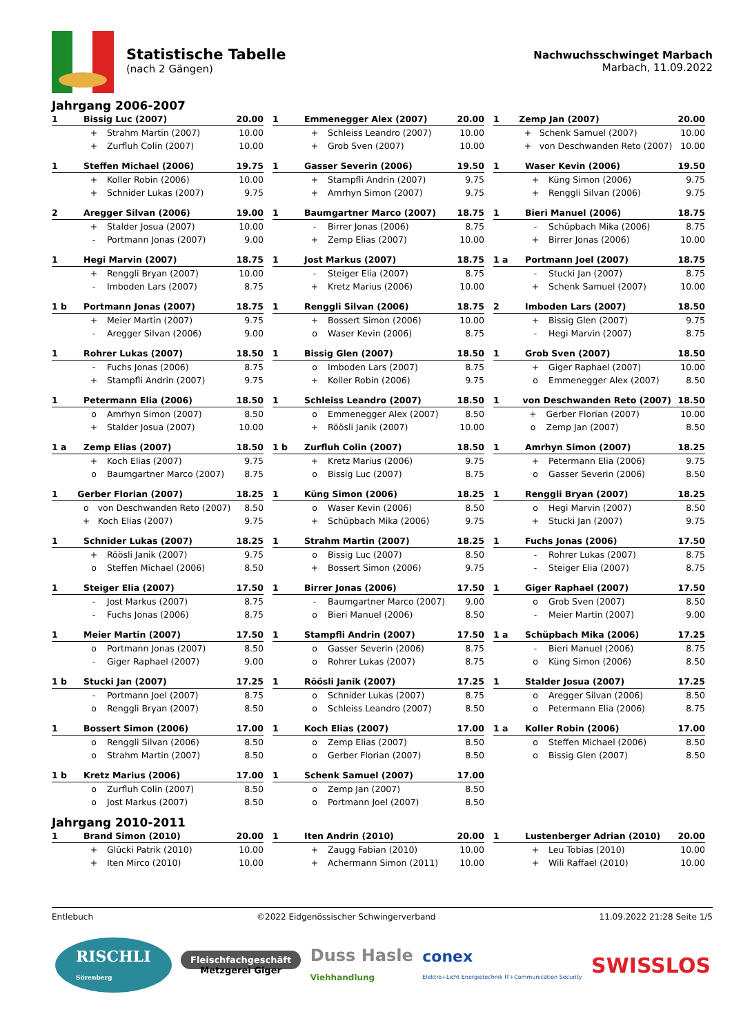Statistische Tabelle
(nach 2 Gängen)
Nachwuchsschwinget Marbach
Marbach, 11.09.2022
Jahrgang 2006-2007
| 1 | Bissig Luc (2007) | | 20.00 |
| | + | Strahm Martin (2007) | 10.00 |
| | + | Zurfluh Colin (2007) | 10.00 |
| 1 | Emmenegger Alex (2007) | | 20.00 |
| | + | Schleiss Leandro (2007) | 10.00 |
| | + | Grob Sven (2007) | 10.00 |
| 1 | Zemp Jan (2007) | | 20.00 |
| | + | Schenk Samuel (2007) | 10.00 |
| | + | von Deschwanden Reto (2007) | 10.00 |
| 1 | Steffen Michael (2006) | | 19.75 |
| | + | Koller Robin (2006) | 10.00 |
| | + | Schnider Lukas (2007) | 9.75 |
| 1 | Gasser Severin (2006) | | 19.50 |
| | + | Stampfli Andrin (2007) | 9.75 |
| | + | Amrhyn Simon (2007) | 9.75 |
| 1 | Waser Kevin (2006) | | 19.50 |
| | + | Küng Simon (2006) | 9.75 |
| | + | Renggli Silvan (2006) | 9.75 |
| 2 | Aregger Silvan (2006) | | 19.00 |
| | + | Stalder Josua (2007) | 10.00 |
| | - | Portmann Jonas (2007) | 9.00 |
| 1 | Baumgartner Marco (2007) | | 18.75 |
| | - | Birrer Jonas (2006) | 8.75 |
| | + | Zemp Elias (2007) | 10.00 |
| 1 | Bieri Manuel (2006) | | 18.75 |
| | - | Schüpbach Mika (2006) | 8.75 |
| | + | Birrer Jonas (2006) | 10.00 |
| 1 | Hegi Marvin (2007) | | 18.75 |
| | + | Renggli Bryan (2007) | 10.00 |
| | - | Imboden Lars (2007) | 8.75 |
| 1 | Jost Markus (2007) | | 18.75 |
| | - | Steiger Elia (2007) | 8.75 |
| | + | Kretz Marius (2006) | 10.00 |
| 1 a | Portmann Joel (2007) | | 18.75 |
| | - | Stucki Jan (2007) | 8.75 |
| | + | Schenk Samuel (2007) | 10.00 |
| 1 b | Portmann Jonas (2007) | | 18.75 |
| | + | Meier Martin (2007) | 9.75 |
| | - | Aregger Silvan (2006) | 9.00 |
| 1 | Renggli Silvan (2006) | | 18.75 |
| | + | Bossert Simon (2006) | 10.00 |
| | o | Waser Kevin (2006) | 8.75 |
| 2 | Imboden Lars (2007) | | 18.50 |
| | + | Bissig Glen (2007) | 9.75 |
| | - | Hegi Marvin (2007) | 8.75 |
| 1 | Rohrer Lukas (2007) | | 18.50 |
| | - | Fuchs Jonas (2006) | 8.75 |
| | + | Stampfli Andrin (2007) | 9.75 |
| 1 | Bissig Glen (2007) | | 18.50 |
| | o | Imboden Lars (2007) | 8.75 |
| | + | Koller Robin (2006) | 9.75 |
| 1 | Grob Sven (2007) | | 18.50 |
| | + | Giger Raphael (2007) | 10.00 |
| | o | Emmenegger Alex (2007) | 8.50 |
| 1 | Petermann Elia (2006) | | 18.50 |
| | o | Amrhyn Simon (2007) | 8.50 |
| | + | Stalder Josua (2007) | 10.00 |
| 1 | Schleiss Leandro (2007) | | 18.50 |
| | o | Emmenegger Alex (2007) | 8.50 |
| | + | Röösli Janik (2007) | 10.00 |
| 1 | von Deschwanden Reto (2007) | | 18.50 |
| | + | Gerber Florian (2007) | 10.00 |
| | o | Zemp Jan (2007) | 8.50 |
| 1 a | Zemp Elias (2007) | | 18.50 |
| | + | Koch Elias (2007) | 9.75 |
| | o | Baumgartner Marco (2007) | 8.75 |
| 1 b | Zurfluh Colin (2007) | | 18.50 |
| | + | Kretz Marius (2006) | 9.75 |
| | o | Bissig Luc (2007) | 8.75 |
| 1 | Amrhyn Simon (2007) | | 18.25 |
| | + | Petermann Elia (2006) | 9.75 |
| | o | Gasser Severin (2006) | 8.50 |
| 1 | Gerber Florian (2007) | | 18.25 |
| | o | von Deschwanden Reto (2007) | 8.50 |
| | + | Koch Elias (2007) | 9.75 |
| 1 | Küng Simon (2006) | | 18.25 |
| | o | Waser Kevin (2006) | 8.50 |
| | + | Schüpbach Mika (2006) | 9.75 |
| 1 | Renggli Bryan (2007) | | 18.25 |
| | o | Hegi Marvin (2007) | 8.50 |
| | + | Stucki Jan (2007) | 9.75 |
| 1 | Schnider Lukas (2007) | | 18.25 |
| | + | Röösli Janik (2007) | 9.75 |
| | o | Steffen Michael (2006) | 8.50 |
| 1 | Strahm Martin (2007) | | 18.25 |
| | o | Bissig Luc (2007) | 8.50 |
| | + | Bossert Simon (2006) | 9.75 |
| 1 | Fuchs Jonas (2006) | | 17.50 |
| | - | Rohrer Lukas (2007) | 8.75 |
| | - | Steiger Elia (2007) | 8.75 |
| 1 | Steiger Elia (2007) | | 17.50 |
| | - | Jost Markus (2007) | 8.75 |
| | - | Fuchs Jonas (2006) | 8.75 |
| 1 | Birrer Jonas (2006) | | 17.50 |
| | - | Baumgartner Marco (2007) | 9.00 |
| | o | Bieri Manuel (2006) | 8.50 |
| 1 | Giger Raphael (2007) | | 17.50 |
| | o | Grob Sven (2007) | 8.50 |
| | - | Meier Martin (2007) | 9.00 |
| 1 | Meier Martin (2007) | | 17.50 |
| | o | Portmann Jonas (2007) | 8.50 |
| | - | Giger Raphael (2007) | 9.00 |
| 1 | Stampfli Andrin (2007) | | 17.50 |
| | o | Gasser Severin (2006) | 8.75 |
| | o | Rohrer Lukas (2007) | 8.75 |
| 1 a | Schüpbach Mika (2006) | | 17.25 |
| | - | Bieri Manuel (2006) | 8.75 |
| | o | Küng Simon (2006) | 8.50 |
| 1 b | Stucki Jan (2007) | | 17.25 |
| | - | Portmann Joel (2007) | 8.75 |
| | o | Renggli Bryan (2007) | 8.50 |
| 1 | Röösli Janik (2007) | | 17.25 |
| | o | Schnider Lukas (2007) | 8.75 |
| | o | Schleiss Leandro (2007) | 8.50 |
| 1 | Stalder Josua (2007) | | 17.25 |
| | o | Aregger Silvan (2006) | 8.50 |
| | o | Petermann Elia (2006) | 8.75 |
| 1 | Bossert Simon (2006) | | 17.00 |
| | o | Renggli Silvan (2006) | 8.50 |
| | o | Strahm Martin (2007) | 8.50 |
| 1 | Koch Elias (2007) | | 17.00 |
| | o | Zemp Elias (2007) | 8.50 |
| | o | Gerber Florian (2007) | 8.50 |
| 1 a | Koller Robin (2006) | | 17.00 |
| | o | Steffen Michael (2006) | 8.50 |
| | o | Bissig Glen (2007) | 8.50 |
| 1 b | Kretz Marius (2006) | | 17.00 |
| | o | Zurfluh Colin (2007) | 8.50 |
| | o | Jost Markus (2007) | 8.50 |
| 1 | Schenk Samuel (2007) | | 17.00 |
| | o | Zemp Jan (2007) | 8.50 |
| | o | Portmann Joel (2007) | 8.50 |
Jahrgang 2010-2011
| 1 | Brand Simon (2010) | | 20.00 |
| | + | Glücki Patrik (2010) | 10.00 |
| | + | Iten Mirco (2010) | 10.00 |
| 1 | Iten Andrin (2010) | | 20.00 |
| | + | Zaugg Fabian (2010) | 10.00 |
| | + | Achermann Simon (2011) | 10.00 |
| 1 | Lustenberger Adrian (2010) | | 20.00 |
| | + | Leu Tobias (2010) | 10.00 |
| | + | Wili Raffael (2010) | 10.00 |
Entlebuch ©2022 Eidgenössischer Schwingerverband 11.09.2022 21:28 Seite 1/5
RISCHLI
Sörenberg Fleischfachgeschäft
Metzgerei Giger Duss Hasle
Viehhandlung conex
Elektro+Licht Energietechnik IT+Communication Security SWISSLOS